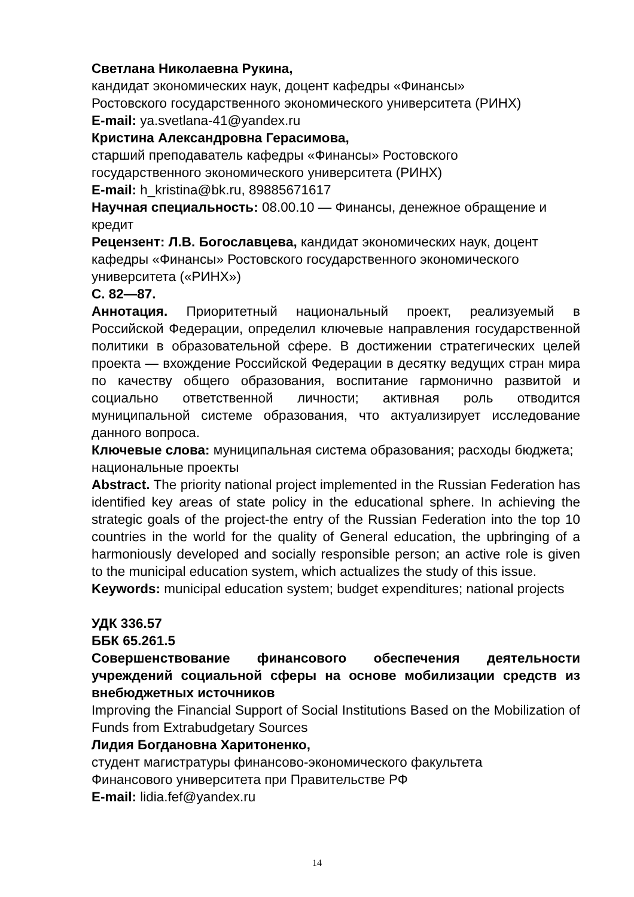Светлана Николаевна Рукина,
кандидат экономических наук, доцент кафедры «Финансы»
Ростовского государственного экономического университета (РИНХ)
E-mail: ya.svetlana-41@yandex.ru
Кристина Александровна Герасимова,
старший преподаватель кафедры «Финансы» Ростовского
государственного экономического университета (РИНХ)
E-mail: h_kristina@bk.ru, 89885671617
Научная специальность: 08.00.10 — Финансы, денежное обращение и кредит
Рецензент: Л.В. Богославцева, кандидат экономических наук, доцент кафедры «Финансы» Ростовского государственного экономического университета («РИНХ»)
С. 82—87.
Аннотация. Приоритетный национальный проект, реализуемый в Российской Федерации, определил ключевые направления государственной политики в образовательной сфере. В достижении стратегических целей проекта — вхождение Российской Федерации в десятку ведущих стран мира по качеству общего образования, воспитание гармонично развитой и социально ответственной личности; активная роль отводится муниципальной системе образования, что актуализирует исследование данного вопроса.
Ключевые слова: муниципальная система образования; расходы бюджета; национальные проекты
Abstract. The priority national project implemented in the Russian Federation has identified key areas of state policy in the educational sphere. In achieving the strategic goals of the project-the entry of the Russian Federation into the top 10 countries in the world for the quality of General education, the upbringing of a harmoniously developed and socially responsible person; an active role is given to the municipal education system, which actualizes the study of this issue.
Keywords: municipal education system; budget expenditures; national projects
УДК 336.57
ББК 65.261.5
Совершенствование финансового обеспечения деятельности учреждений социальной сферы на основе мобилизации средств из внебюджетных источников
Improving the Financial Support of Social Institutions Based on the Mobilization of Funds from Extrabudgetary Sources
Лидия Богдановна Харитоненко,
студент магистратуры финансово-экономического факультета
Финансового университета при Правительстве РФ
E-mail: lidia.fef@yandex.ru
14